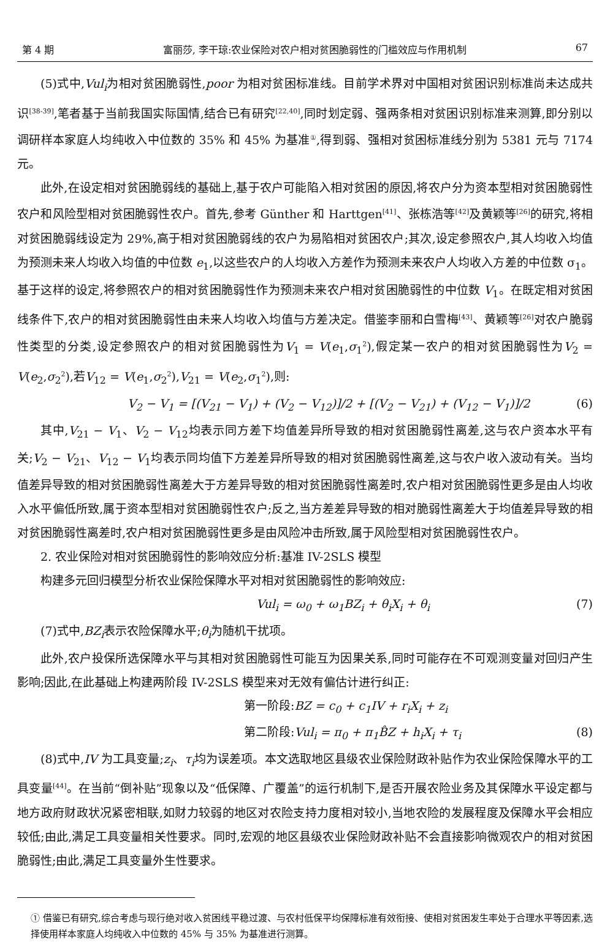第 4 期 富丽莎, 李干琼:农业保险对农户相对贫困脆弱性的门槛效应与作用机制 67
(5)式中,Vul<sub>i</sub>为相对贫困脆弱性,poor 为相对贫困标准线。目前学术界对中国相对贫困识别标准尚未达成共识<sup>[38-39]</sup>,笔者基于当前我国实际国情,结合已有研究<sup>[22,40]</sup>,同时划定弱、强两条相对贫困识别标准来测算,即分别以调研样本家庭人均纯收入中位数的 35% 和 45% 为基准<sup>①</sup>,得到弱、强相对贫困标准线分别为 5381 元与 7174 元。
此外,在设定相对贫困脆弱线的基础上,基于农户可能陷入相对贫困的原因,将农户分为资本型相对贫困脆弱性农户和风险型相对贫困脆弱性农户。首先,参考 Günther 和 Harttgen<sup>[41]</sup>、张栋浩等<sup>[42]</sup>及黄颖等<sup>[26]</sup>的研究,将相对贫困脆弱线设定为 29%,高于相对贫困脆弱线的农户为易陷相对贫困农户;其次,设定参照农户,其人均收入均值为预测未来人均收入均值的中位数 e<sub>1</sub>,以这些农户的人均收入方差作为预测未来农户人均收入方差的中位数 σ<sub>1</sub>。基于这样的设定,将参照农户的相对贫困脆弱性作为预测未来农户相对贫困脆弱性的中位数 V<sub>1</sub>。在既定相对贫困线条件下,农户的相对贫困脆弱性由未来人均收入均值与方差决定。借鉴李丽和白雪梅<sup>[43]</sup>、黄颖等<sup>[26]</sup>对农户脆弱性类型的分类,设定参照农户的相对贫困脆弱性为V<sub>1</sub> = V(e<sub>1</sub>,σ<sub>1</sub><sup>2</sup>),假定某一农户的相对贫困脆弱性为V<sub>2</sub> = V(e<sub>2</sub>,σ<sub>2</sub><sup>2</sup>),若V<sub>12</sub> = V(e<sub>1</sub>,σ<sub>2</sub><sup>2</sup>),V<sub>21</sub> = V(e<sub>2</sub>,σ<sub>1</sub><sup>2</sup>),则:
V<sub>2</sub> − V<sub>1</sub> = [(V<sub>21</sub> − V<sub>1</sub>) + (V<sub>2</sub> − V<sub>12</sub>)]/2 + [(V<sub>2</sub> − V<sub>21</sub>) + (V<sub>12</sub> − V<sub>1</sub>)]/2 (6)
其中,V<sub>21</sub> − V<sub>1</sub>、V<sub>2</sub> − V<sub>12</sub>均表示同方差下均值差异所导致的相对贫困脆弱性离差,这与农户资本水平有关;V<sub>2</sub> − V<sub>21</sub>、V<sub>12</sub> − V<sub>1</sub>均表示同均值下方差差异所导致的相对贫困脆弱性离差,这与农户收入波动有关。当均值差异导致的相对贫困脆弱性离差大于方差异导致的相对贫困脆弱性离差时,农户相对贫困脆弱性更多是由人均收入水平偏低所致,属于资本型相对贫困脆弱性农户;反之,当方差差异导致的相对脆弱性离差大于均值差异导致的相对贫困脆弱性离差时,农户相对贫困脆弱性更多是由风险冲击所致,属于风险型相对贫困脆弱性农户。
2. 农业保险对相对贫困脆弱性的影响效应分析:基准 IV-2SLS 模型
构建多元回归模型分析农业保险保障水平对相对贫困脆弱性的影响效应:
Vul<sub>i</sub> = ω<sub>0</sub> + ω<sub>1</sub>BZ<sub>i</sub> + θ<sub>i</sub>X<sub>i</sub> + θ<sub>i</sub> (7)
(7)式中,BZ<sub>i</sub>表示农险保障水平;θ<sub>i</sub>为随机干扰项。
此外,农户投保所选保障水平与其相对贫困脆弱性可能互为因果关系,同时可能存在不可观测变量对回归产生影响;因此,在此基础上构建两阶段 IV-2SLS 模型来对无效有偏估计进行纠正:
第一阶段: BZ = c<sub>0</sub> + c<sub>1</sub>IV + r<sub>i</sub>X<sub>i</sub> + z<sub>i</sub>
第二阶段: Vul<sub>i</sub> = π<sub>0</sub> + π<sub>1</sub>B̂Z + h<sub>i</sub>X<sub>i</sub> + τ<sub>i</sub> (8)
(8)式中,IV 为工具变量;z<sub>i</sub>、τ<sub>i</sub>均为误差项。本文选取地区县级农业保险财政补贴作为农业保险保障水平的工具变量<sup>[44]</sup>。在当前“倒补贴”现象以及“低保障、广覆盖”的运行机制下,是否开展农险业务及其保障水平设定都与地方政府财政状况紧密相联,如财力较弱的地区对农险支持力度相对较小,当地农险的发展程度及保障水平会相应较低;由此,满足工具变量相关性要求。同时,宏观的地区县级农业保险财政补贴不会直接影响微观农户的相对贫困脆弱性;由此,满足工具变量外生性要求。
① 借鉴已有研究,综合考虑与现行绝对收入贫困线平稳过渡、与农村低保平均保障标准有效衔接、使相对贫困发生率处于合理水平等因素,选择使用样本家庭人均纯收入中位数的 45% 与 35% 为基准进行测算。